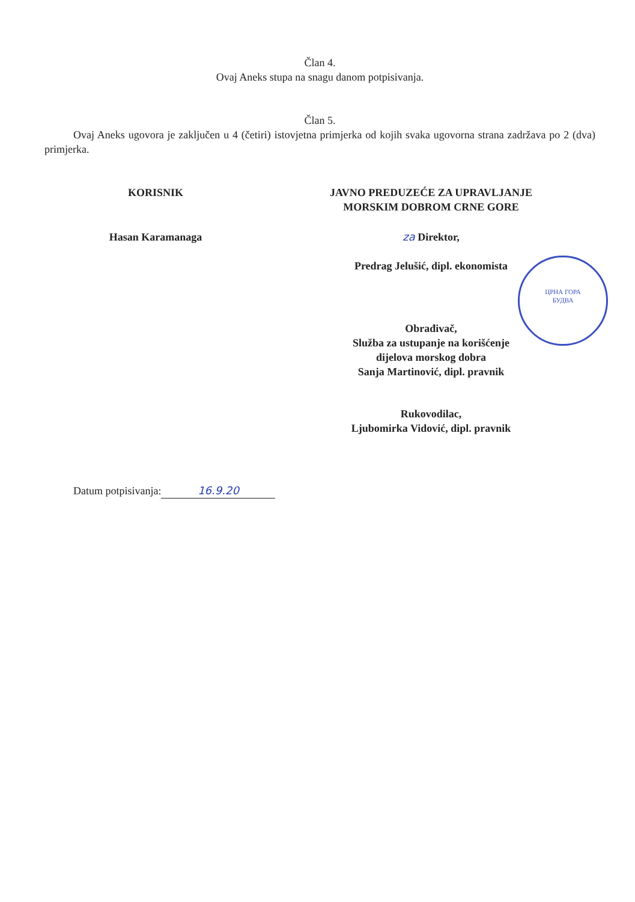Član 4.
Ovaj Aneks stupa na snagu danom potpisivanja.
Član 5.
Ovaj Aneks ugovora je zaključen u 4 (četiri) istovjetna primjerka od kojih svaka ugovorna strana zadržava po 2 (dva) primjerka.
KORISNIK
Hasan Karamanaga
JAVNO PREDUZEĆE ZA UPRAVLJANJE
MORSKIM DOBROM CRNE GORE
za Direktor,
Predrag Jelušić, dipl. ekonomista
Obrađivač,
Služba za ustupanje na korišćenje
dijelova morskog dobra
Sanja Martinović, dipl. pravnik
Rukovodilac,
Ljubomirka Vidović, dipl. pravnik
Datum potpisivanja: 16.9.20
ЦРНА ГОРА
БУДВА